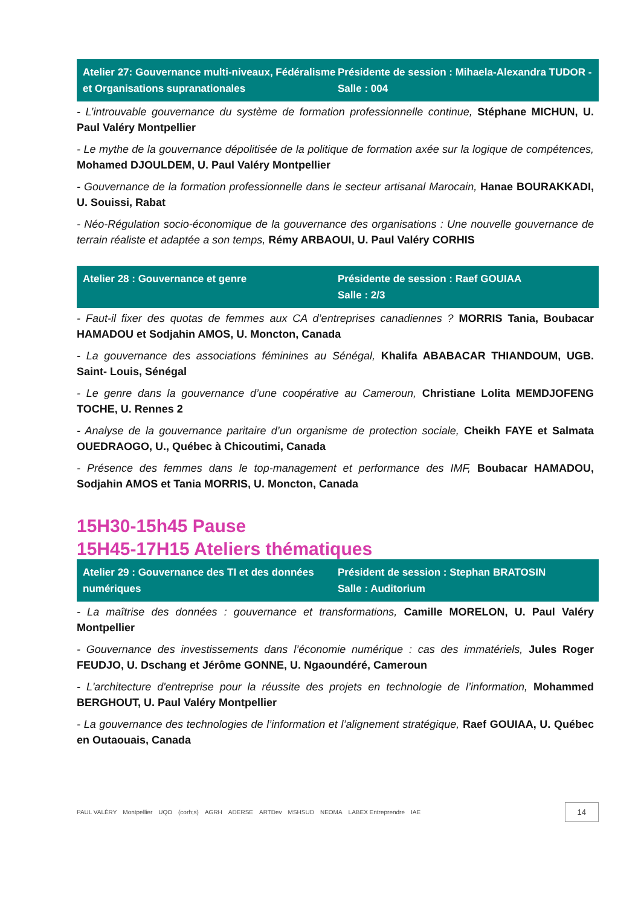Atelier 27: Gouvernance multi-niveaux, Fédéralisme et Organisations supranationales
Présidente de session : Mihaela-Alexandra TUDOR - Salle : 004
- L’introuvable gouvernance du système de formation professionnelle continue, Stéphane MICHUN, U. Paul Valéry Montpellier
- Le mythe de la gouvernance dépolitisée de la politique de formation axée sur la logique de compétences, Mohamed DJOULDEM, U. Paul Valéry Montpellier
- Gouvernance de la formation professionnelle dans le secteur artisanal Marocain, Hanae BOURAKKADI, U. Souissi, Rabat
- Néo-Régulation socio-économique de la gouvernance des organisations : Une nouvelle gouvernance de terrain réaliste et adaptée a son temps, Rémy ARBAOUI, U. Paul Valéry CORHIS
Atelier 28 : Gouvernance et genre
Présidente de session : Raef GOUIAA
Salle : 2/3
- Faut-il fixer des quotas de femmes aux CA d’entreprises canadiennes ? MORRIS Tania, Boubacar HAMADOU et Sodjahin AMOS, U. Moncton, Canada
- La gouvernance des associations féminines au Sénégal, Khalifa ABABACAR THIANDOUM, UGB. Saint- Louis, Sénégal
- Le genre dans la gouvernance d’une coopérative au Cameroun, Christiane Lolita MEMDJOFENG TOCHE, U. Rennes 2
- Analyse de la gouvernance paritaire d’un organisme de protection sociale, Cheikh FAYE et Salmata OUEDRAOGO, U., Québec à Chicoutimi, Canada
- Présence des femmes dans le top-management et performance des IMF, Boubacar HAMADOU, Sodjahin AMOS et Tania MORRIS, U. Moncton, Canada
15H30-15h45 Pause
15H45-17H15 Ateliers thématiques
Atelier 29 : Gouvernance des TI et des données numériques
Président de session : Stephan BRATOSIN
Salle : Auditorium
- La maîtrise des données : gouvernance et transformations, Camille MORELON, U. Paul Valéry Montpellier
- Gouvernance des investissements dans l’économie numérique : cas des immatériels, Jules Roger FEUDJO, U. Dschang et Jérôme GONNE, U. Ngaoundéré, Cameroun
- L'architecture d'entreprise pour la réussite des projets en technologie de l’information, Mohammed BERGHOUT, U. Paul Valéry Montpellier
- La gouvernance des technologies de l’information et l’alignement stratégique, Raef GOUIAA, U. Québec en Outaouais, Canada
PAUL VALÉRY Montpellier UQO (corh;s) AGRH ADERSE ARTDev MSHSUD NEOMA LABEX Entreprendre IAE 14